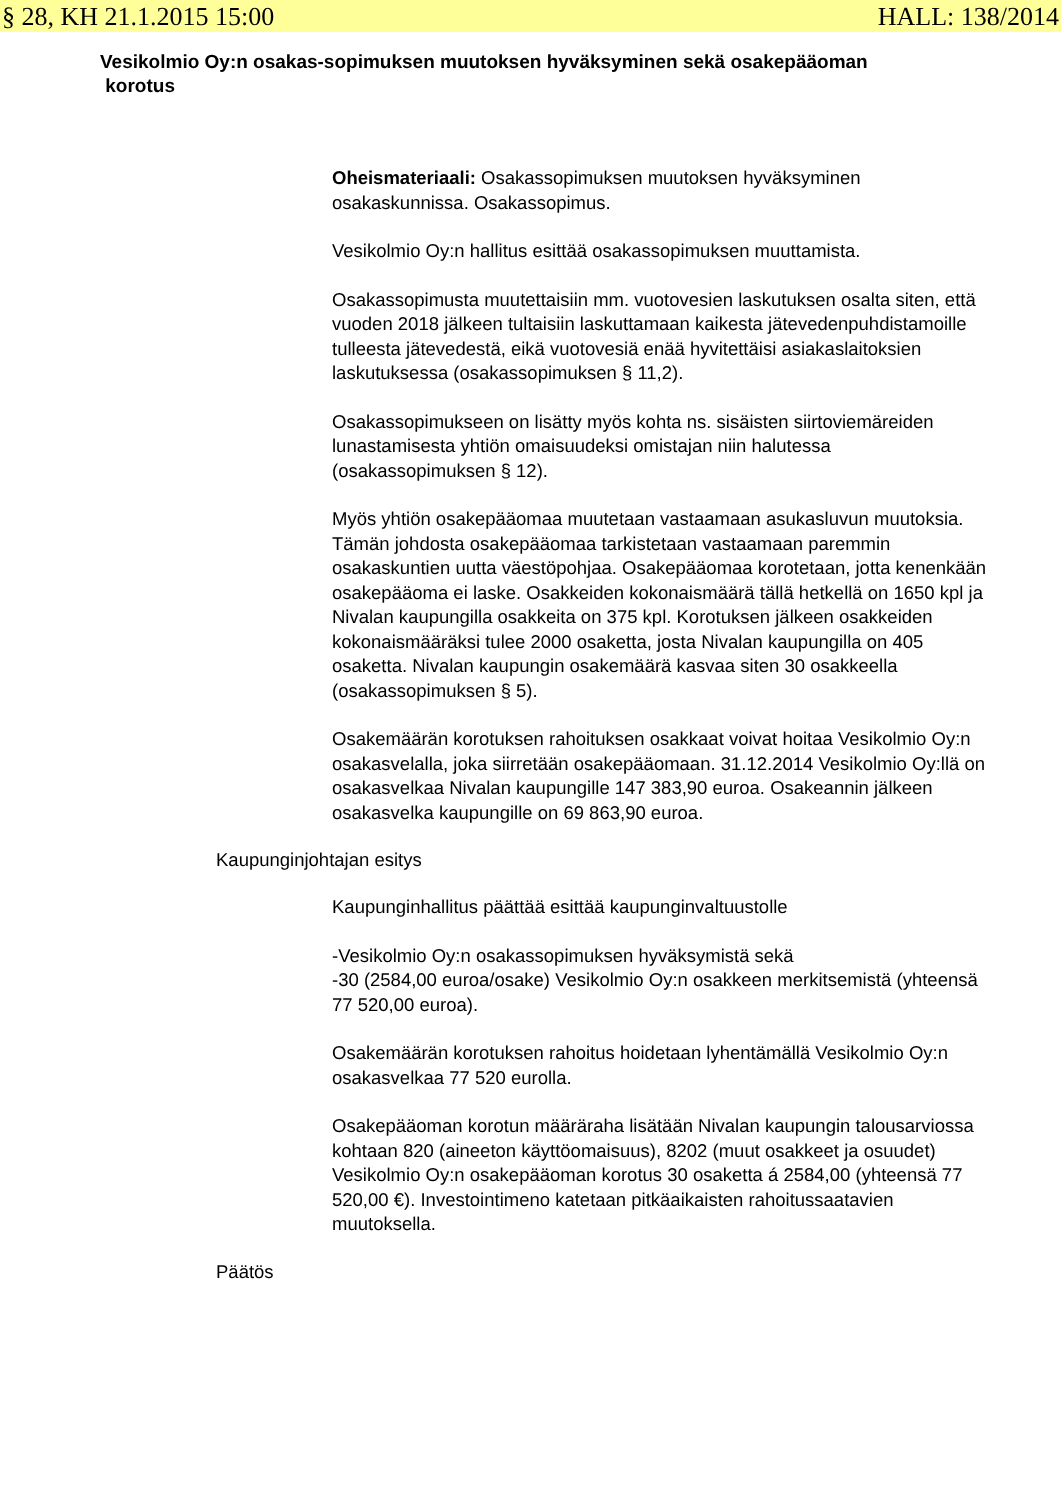§ 28, KH 21.1.2015 15:00 HALL: 138/2014
Vesikolmio Oy:n osakas-sopimuksen muutoksen hyväksyminen sekä osakepääoman
korotus
Oheismateriaali: Osakassopimuksen muutoksen hyväksyminen osakaskunnissa. Osakassopimus.
Vesikolmio Oy:n hallitus esittää osakassopimuksen muuttamista.
Osakassopimusta muutettaisiin mm. vuotovesien laskutuksen osalta siten, että vuoden 2018 jälkeen tultaisiin laskuttamaan kaikesta jätevedenpuhdistamoille tulleesta jätevedestä, eikä vuotovesiä enää hyvitettäisi asiakaslaitoksien laskutuksessa (osakassopimuksen § 11,2).
Osakassopimukseen on lisätty myös kohta ns. sisäisten siirtoviemäreiden lunastamisesta yhtiön omaisuudeksi omistajan niin halutessa (osakassopimuksen § 12).
Myös yhtiön osakepääomaa muutetaan vastaamaan asukasluvun muutoksia. Tämän johdosta osakepääomaa tarkistetaan vastaamaan paremmin osakaskuntien uutta väestöpohjaa. Osakepääomaa korotetaan, jotta kenenkään osakepääoma ei laske. Osakkeiden kokonaismäärä tällä hetkellä on 1650 kpl ja Nivalan kaupungilla osakkeita on 375 kpl. Korotuksen jälkeen osakkeiden kokonaismääräksi tulee 2000 osaketta, josta Nivalan kaupungilla on 405 osaketta. Nivalan kaupungin osakemäärä kasvaa siten 30 osakkeella (osakassopimuksen § 5).
Osakemäärän korotuksen rahoituksen osakkaat voivat hoitaa Vesikolmio Oy:n osakasvelalla, joka siirretään osakepääomaan. 31.12.2014 Vesikolmio Oy:llä on osakasvelkaa Nivalan kaupungille 147 383,90 euroa. Osakeannin jälkeen osakasvelka kaupungille on 69 863,90 euroa.
Kaupunginjohtajan esitys
Kaupunginhallitus päättää esittää kaupunginvaltuustolle
-Vesikolmio Oy:n osakassopimuksen hyväksymistä sekä
-30 (2584,00 euroa/osake) Vesikolmio Oy:n osakkeen merkitsemistä (yhteensä 77 520,00 euroa).
Osakemäärän korotuksen rahoitus hoidetaan lyhentämällä Vesikolmio Oy:n osakasvelkaa 77 520 eurolla.
Osakepääoman korotun määräraha lisätään Nivalan kaupungin talousarviossa kohtaan 820 (aineeton käyttöomaisuus), 8202 (muut osakkeet ja osuudet) Vesikolmio Oy:n osakepääoman korotus 30 osaketta á 2584,00 (yhteensä 77 520,00 €). Investointimeno katetaan pitkäaikaisten rahoitussaatavien muutoksella.
Päätös